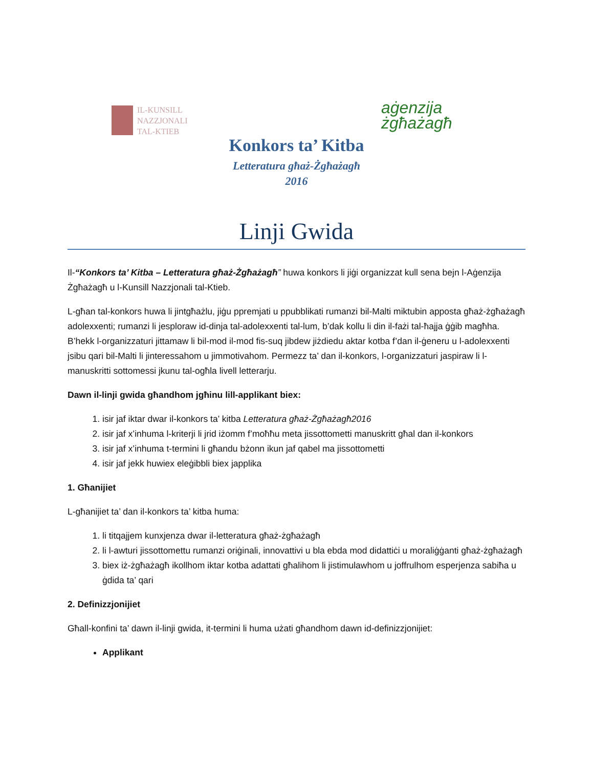IL-KUNSILL
NAZZJONALI
TAL-KTIEB
aġenzija
żgħażagħ
Konkors ta’ Kitba
Letteratura għaż-Żgħażagħ
2016
Linji Gwida
Il-“Konkors ta’ Kitba – Letteratura għaż-Żgħażagħ” huwa konkors li jiġi organizzat kull sena bejn l-Aġenzija Żgħażagħ u l-Kunsill Nazzjonali tal-Ktieb.
L-għan tal-konkors huwa li jintgħażlu, jiġu ppremjati u ppubblikati rumanzi bil-Malti miktubin apposta għaż-żgħażagħ adolexxenti; rumanzi li jesploraw id-dinja tal-adolexxenti tal-lum, b’dak kollu li din il-fażi tal-ħajja ġġib magħha. B’hekk l-organizzaturi jittamaw li bil-mod il-mod fis-suq jibdew jiżdiedu aktar kotba f’dan il-ġeneru u l-adolexxenti jsibu qari bil-Malti li jinteressahom u jimmotivahom. Permezz ta’ dan il-konkors, l-organizzaturi jaspiraw li l-manuskritti sottomessi jkunu tal-ogħla livell letterarju.
Dawn il-linji gwida għandhom jgħinu lill-applikant biex:
1. isir jaf iktar dwar il-konkors ta’ kitba Letteratura għaż-Żgħażagħ2016
2. isir jaf x’inhuma l-kriterji li jrid iżomm f’moħħu meta jissottometti manuskritt għal dan il-konkors
3. isir jaf x’inhuma t-termini li għandu bżonn ikun jaf qabel ma jissottometti
4. isir jaf jekk huwiex eleġibbli biex japplika
1. Għanijiet
L-għanijiet ta’ dan il-konkors ta’ kitba huma:
1. li titqajjem kunxjenza dwar il-letteratura għaż-żgħażagħ
2. li l-awturi jissottomettu rumanzi oriġinali, innovattivi u bla ebda mod didattiċi u moraliġġanti għaż-żgħażagħ
3. biex iż-żgħażagħ ikollhom iktar kotba adattati għalihom li jistimulawhom u joffrulhom esperjenza sabiħa u ġdida ta’ qari
2. Definizzjonijiet
Għall-konfini ta’ dawn il-linji gwida, it-termini li huma użati għandhom dawn id-definizzjonijiet:
Applikant